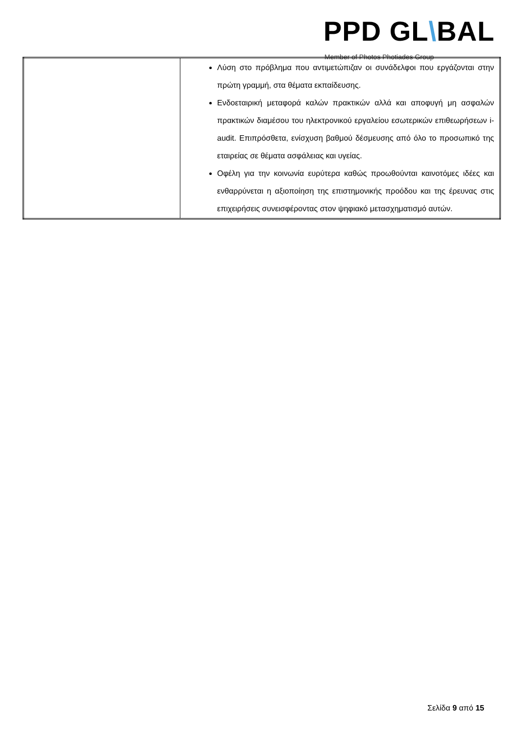PPD GL\BAL
Member of Photos Photiades Group
| | Λύση στο πρόβλημα που αντιμετώπιζαν οι συνάδελφοι που εργάζονται στην πρώτη γραμμή, στα θέματα εκπαίδευσης. Ενδοεταιρική μεταφορά καλών πρακτικών αλλά και αποφυγή μη ασφαλών πρακτικών διαμέσου του ηλεκτρονικού εργαλείου εσωτερικών επιθεωρήσεων i-audit. Επιπρόσθετα, ενίσχυση βαθμού δέσμευσης από όλο το προσωπικό της εταιρείας σε θέματα ασφάλειας και υγείας. Οφέλη για την κοινωνία ευρύτερα καθώς προωθούνται καινοτόμες ιδέες και ενθαρρύνεται η αξιοποίηση της επιστημονικής προόδου και της έρευνας στις επιχειρήσεις συνεισφέροντας στον ψηφιακό μετασχηματισμό αυτών. |
Σελίδα 9 από 15